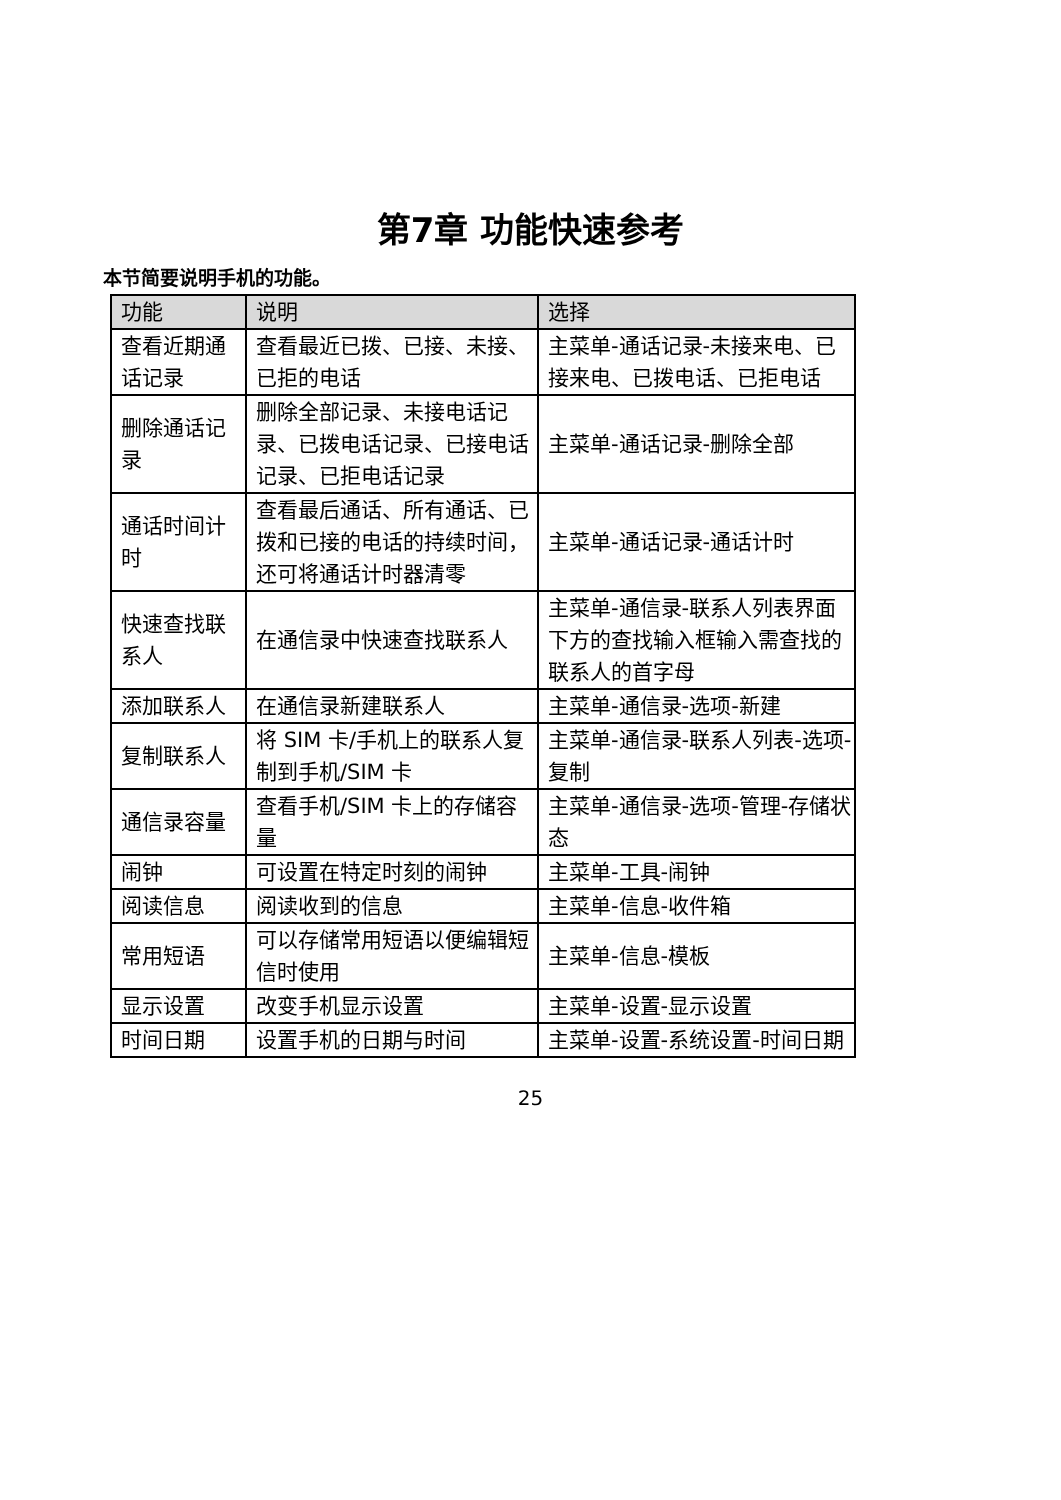第7章 功能快速参考
本节简要说明手机的功能。
| 功能 | 说明 | 选择 |
| --- | --- | --- |
| 查看近期通话记录 | 查看最近已拨、已接、未接、已拒的电话 | 主菜单-通话记录-未接来电、已接来电、已拨电话、已拒电话 |
| 删除通话记录 | 删除全部记录、未接电话记录、已拨电话记录、已接电话记录、已拒电话记录 | 主菜单-通话记录-删除全部 |
| 通话时间计时 | 查看最后通话、所有通话、已拨和已接的电话的持续时间，还可将通话计时器清零 | 主菜单-通话记录-通话计时 |
| 快速查找联系人 | 在通信录中快速查找联系人 | 主菜单-通信录-联系人列表界面下方的查找输入框输入需查找的联系人的首字母 |
| 添加联系人 | 在通信录新建联系人 | 主菜单-通信录-选项-新建 |
| 复制联系人 | 将 SIM 卡/手机上的联系人复制到手机/SIM 卡 | 主菜单-通信录-联系人列表-选项-复制 |
| 通信录容量 | 查看手机/SIM 卡上的存储容量 | 主菜单-通信录-选项-管理-存储状态 |
| 闹钟 | 可设置在特定时刻的闹钟 | 主菜单-工具-闹钟 |
| 阅读信息 | 阅读收到的信息 | 主菜单-信息-收件箱 |
| 常用短语 | 可以存储常用短语以便编辑短信时使用 | 主菜单-信息-模板 |
| 显示设置 | 改变手机显示设置 | 主菜单-设置-显示设置 |
| 时间日期 | 设置手机的日期与时间 | 主菜单-设置-系统设置-时间日期 |
25